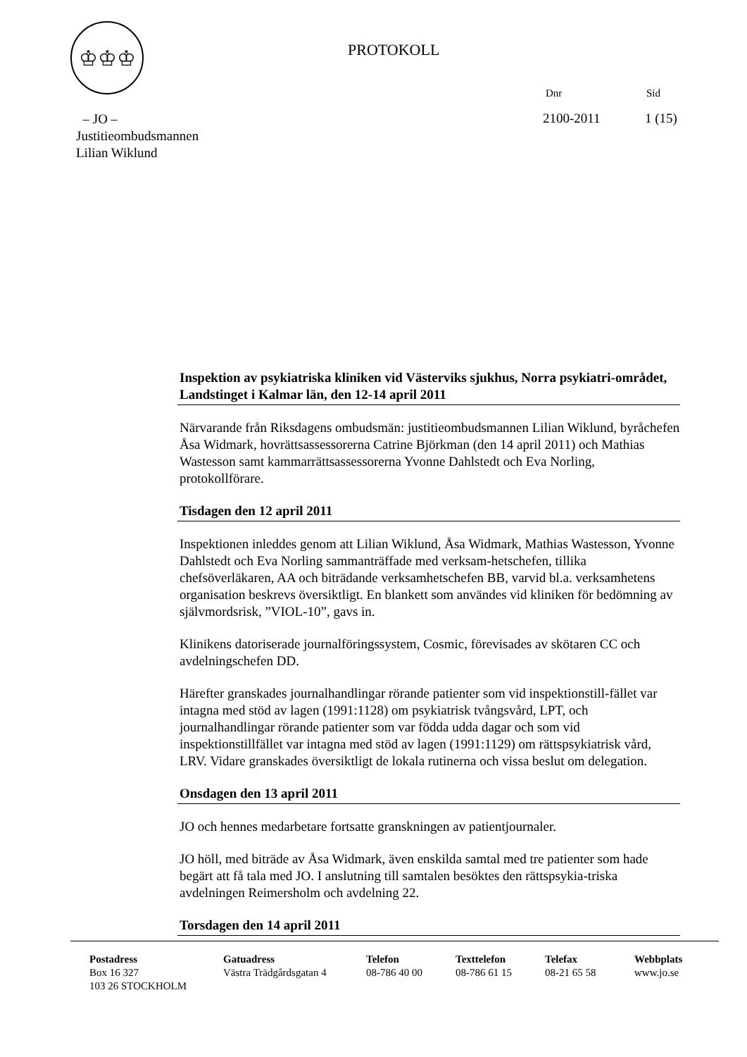♔♔♔
PROTOKOLL
Dnr Sid
– JO –
Justitieombudsmannen
Lilian Wiklund
2100-2011 1 (15)
Inspektion av psykiatriska kliniken vid Västerviks sjukhus, Norra psykiatri-området, Landstinget i Kalmar län, den 12-14 april 2011
Närvarande från Riksdagens ombudsmän: justitieombudsmannen Lilian Wiklund, byråchefen Åsa Widmark, hovrättsassessorerna Catrine Björkman (den 14 april 2011) och Mathias Wastesson samt kammarrättsassessorerna Yvonne Dahlstedt och Eva Norling, protokollförare.
Tisdagen den 12 april 2011
Inspektionen inleddes genom att Lilian Wiklund, Åsa Widmark, Mathias Wastesson, Yvonne Dahlstedt och Eva Norling sammanträffade med verksam-hetschefen, tillika chefsöverläkaren, AA och biträdande verksamhetschefen BB, varvid bl.a. verksamhetens organisation beskrevs översiktligt. En blankett som användes vid kliniken för bedömning av självmordsrisk, ”VIOL-10”, gavs in.
Klinikens datoriserade journalföringssystem, Cosmic, förevisades av skötaren CC och avdelningschefen DD.
Härefter granskades journalhandlingar rörande patienter som vid inspektionstill-fället var intagna med stöd av lagen (1991:1128) om psykiatrisk tvångsvård, LPT, och journalhandlingar rörande patienter som var födda udda dagar och som vid inspektionstillfället var intagna med stöd av lagen (1991:1129) om rättspsykiatrisk vård, LRV. Vidare granskades översiktligt de lokala rutinerna och vissa beslut om delegation.
Onsdagen den 13 april 2011
JO och hennes medarbetare fortsatte granskningen av patientjournaler.
JO höll, med biträde av Åsa Widmark, även enskilda samtal med tre patienter som hade begärt att få tala med JO. I anslutning till samtalen besöktes den rättspsykia-triska avdelningen Reimersholm och avdelning 22.
Torsdagen den 14 april 2011
Postadress
Box 16 327
103 26 STOCKHOLM
Gatuadress
Västra Trädgårdsgatan 4
Telefon
08-786 40 00
Texttelefon
08-786 61 15
Telefax
08-21 65 58
Webbplats
www.jo.se